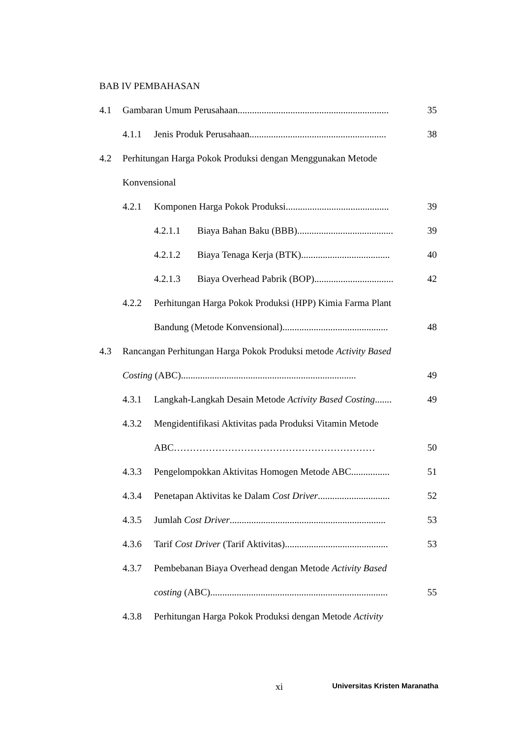BAB IV PEMBAHASAN
4.1 Gambaran Umum Perusahaan............................................................... 35
4.1.1 Jenis Produk Perusahaan......................................................... 38
4.2 Perhitungan Harga Pokok Produksi dengan Menggunakan Metode
Konvensional
4.2.1 Komponen Harga Pokok Produksi........................................... 39
4.2.1.1 Biaya Bahan Baku (BBB)........................................ 39
4.2.1.2 Biaya Tenaga Kerja (BTK)..................................... 40
4.2.1.3 Biaya Overhead Pabrik (BOP)................................. 42
4.2.2 Perhitungan Harga Pokok Produksi (HPP) Kimia Farma Plant
Bandung (Metode Konvensional)............................................ 48
4.3 Rancangan Perhitungan Harga Pokok Produksi metode Activity Based
Costing (ABC)......................................................................... 49
4.3.1 Langkah-Langkah Desain Metode Activity Based Costing....... 49
4.3.2 Mengidentifikasi Aktivitas pada Produksi Vitamin Metode
ABC……………………………………………………… 50
4.3.3 Pengelompokkan Aktivitas Homogen Metode ABC................ 51
4.3.4 Penetapan Aktivitas ke Dalam Cost Driver.............................. 52
4.3.5 Jumlah Cost Driver................................................................. 53
4.3.6 Tarif Cost Driver (Tarif Aktivitas)........................................... 53
4.3.7 Pembebanan Biaya Overhead dengan Metode Activity Based
costing (ABC).......................................................................... 55
4.3.8 Perhitungan Harga Pokok Produksi dengan Metode Activity
xi Universitas Kristen Maranatha